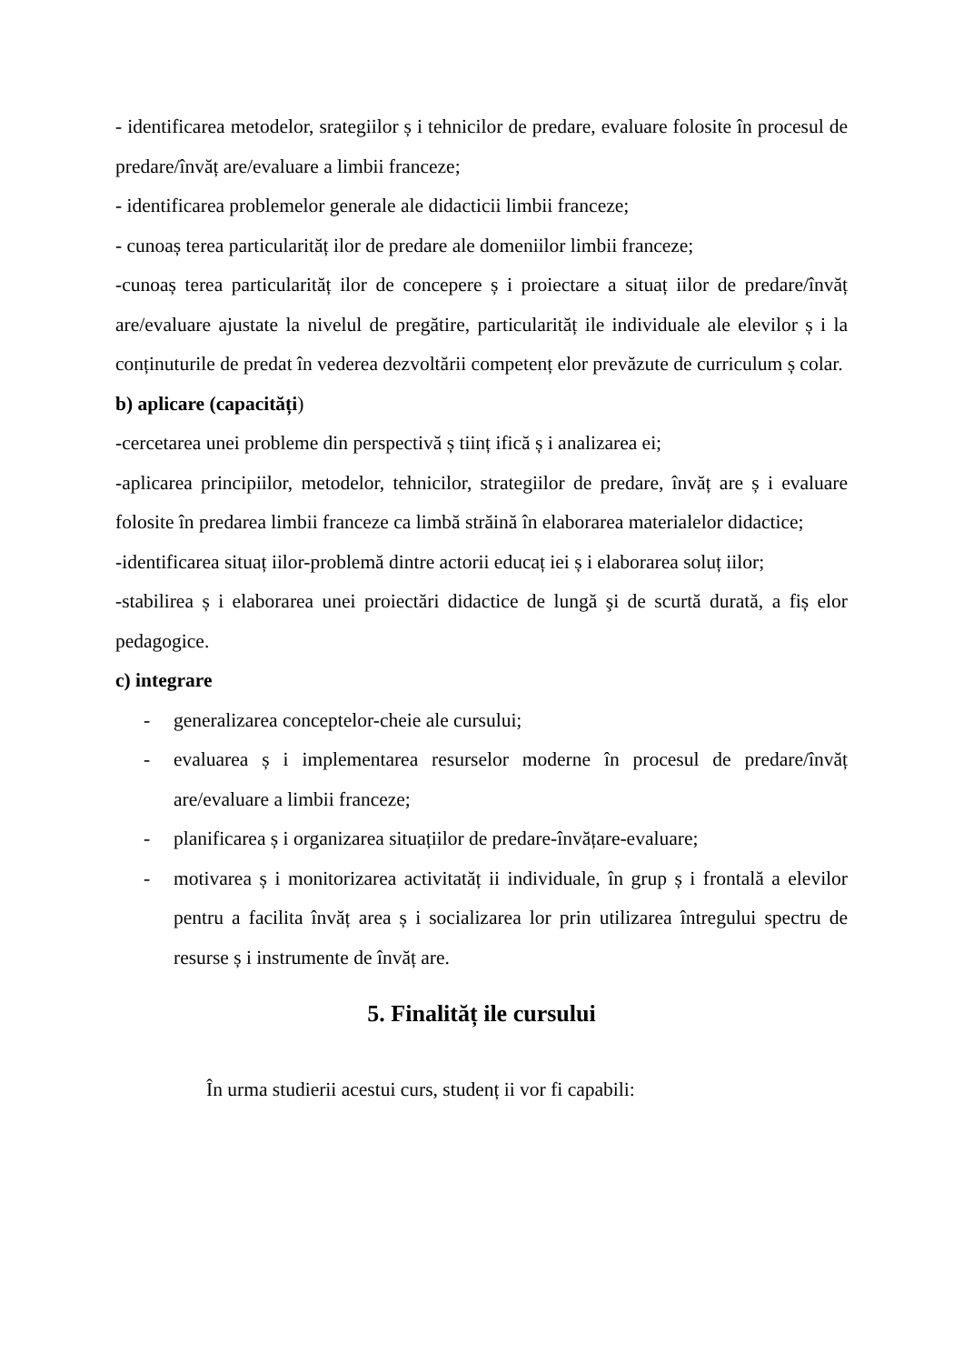- identificarea metodelor, srategiilor ș i tehnicilor de predare, evaluare folosite în procesul de predare/învăț are/evaluare a limbii franceze;
- identificarea problemelor generale ale didacticii limbii franceze;
- cunoaș terea particularităț ilor de predare ale domeniilor limbii franceze;
-cunoaș terea particularităț ilor de concepere ș i proiectare a situaț iilor de predare/învăț are/evaluare ajustate la nivelul de pregătire, particularităț ile individuale ale elevilor ș i la conținuturile de predat în vederea dezvoltării competenț elor prevăzute de curriculum ș colar.
b) aplicare (capacități)
-cercetarea unei probleme din perspectivă ș tiinț ifică ș i analizarea ei;
-aplicarea principiilor, metodelor, tehnicilor, strategiilor de predare, învăț are ș i evaluare folosite în predarea limbii franceze ca limbă străină în elaborarea materialelor didactice;
-identificarea situaț iilor-problemă dintre actorii educaț iei ș i elaborarea soluț iilor;
-stabilirea ș i elaborarea unei proiectări didactice de lungă şi de scurtă durată, a fiș elor pedagogice.
c) integrare
- generalizarea conceptelor-cheie ale cursului;
- evaluarea ș i implementarea resurselor moderne în procesul de predare/învăț are/evaluare a limbii franceze;
- planificarea ș i organizarea situațiilor de predare-învățare-evaluare;
- motivarea ș i monitorizarea activitatăț ii individuale, în grup ș i frontală a elevilor pentru a facilita învăț area ș i socializarea lor prin utilizarea întregului spectru de resurse ș i instrumente de învăț are.
5. Finalităț ile cursului
În urma studierii acestui curs, studenț ii vor fi capabili: